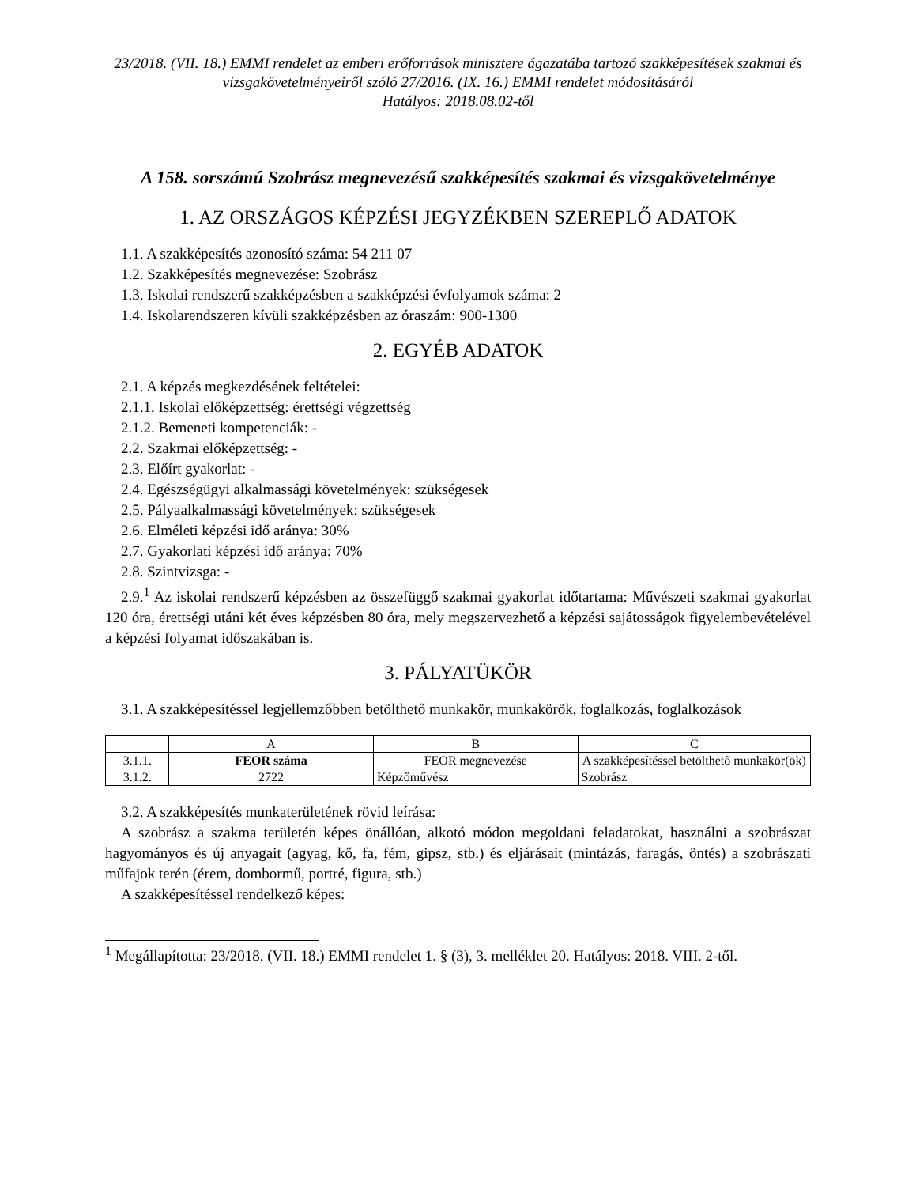23/2018. (VII. 18.) EMMI rendelet az emberi erőforrások minisztere ágazatába tartozó szakképesítések szakmai és vizsgakövetelményeiről szóló 27/2016. (IX. 16.) EMMI rendelet módosításáról
Hatályos: 2018.08.02-től
A 158. sorszámú Szobrász megnevezésű szakképesítés szakmai és vizsgakövetelménye
1. AZ ORSZÁGOS KÉPZÉSI JEGYZÉKBEN SZEREPLŐ ADATOK
1.1. A szakképesítés azonosító száma: 54 211 07
1.2. Szakképesítés megnevezése: Szobrász
1.3. Iskolai rendszerű szakképzésben a szakképzési évfolyamok száma: 2
1.4. Iskolarendszeren kívüli szakképzésben az óraszám: 900-1300
2. EGYÉB ADATOK
2.1. A képzés megkezdésének feltételei:
2.1.1. Iskolai előképzettség: érettségi végzettség
2.1.2. Bemeneti kompetenciák: -
2.2. Szakmai előképzettség: -
2.3. Előírt gyakorlat: -
2.4. Egészségügyi alkalmassági követelmények: szükségesek
2.5. Pályaalkalmassági követelmények: szükségesek
2.6. Elméleti képzési idő aránya: 30%
2.7. Gyakorlati képzési idő aránya: 70%
2.8. Szintvizsga: -
2.9.<sup>1</sup> Az iskolai rendszerű képzésben az összefüggő szakmai gyakorlat időtartama: Művészeti szakmai gyakorlat 120 óra, érettségi utáni két éves képzésben 80 óra, mely megszervezhető a képzési sajátosságok figyelembevételével a képzési folyamat időszakában is.
3. PÁLYATÜKÖR
3.1. A szakképesítéssel legjellemzőbben betölthető munkakör, munkakörök, foglalkozás, foglalkozások
| | A | B | C |
| 3.1.1. | FEOR száma | FEOR megnevezése | A szakképesítéssel betölthető munkakör(ök) |
| 3.1.2. | 2722 | Képzőművész | Szobrász |
3.2. A szakképesítés munkaterületének rövid leírása:
A szobrász a szakma területén képes önállóan, alkotó módon megoldani feladatokat, használni a szobrászat hagyományos és új anyagait (agyag, kő, fa, fém, gipsz, stb.) és eljárásait (mintázás, faragás, öntés) a szobrászati műfajok terén (érem, dombormű, portré, figura, stb.)
A szakképesítéssel rendelkező képes:
<sup>1</sup> Megállapította: 23/2018. (VII. 18.) EMMI rendelet 1. § (3), 3. melléklet 20. Hatályos: 2018. VIII. 2-től.